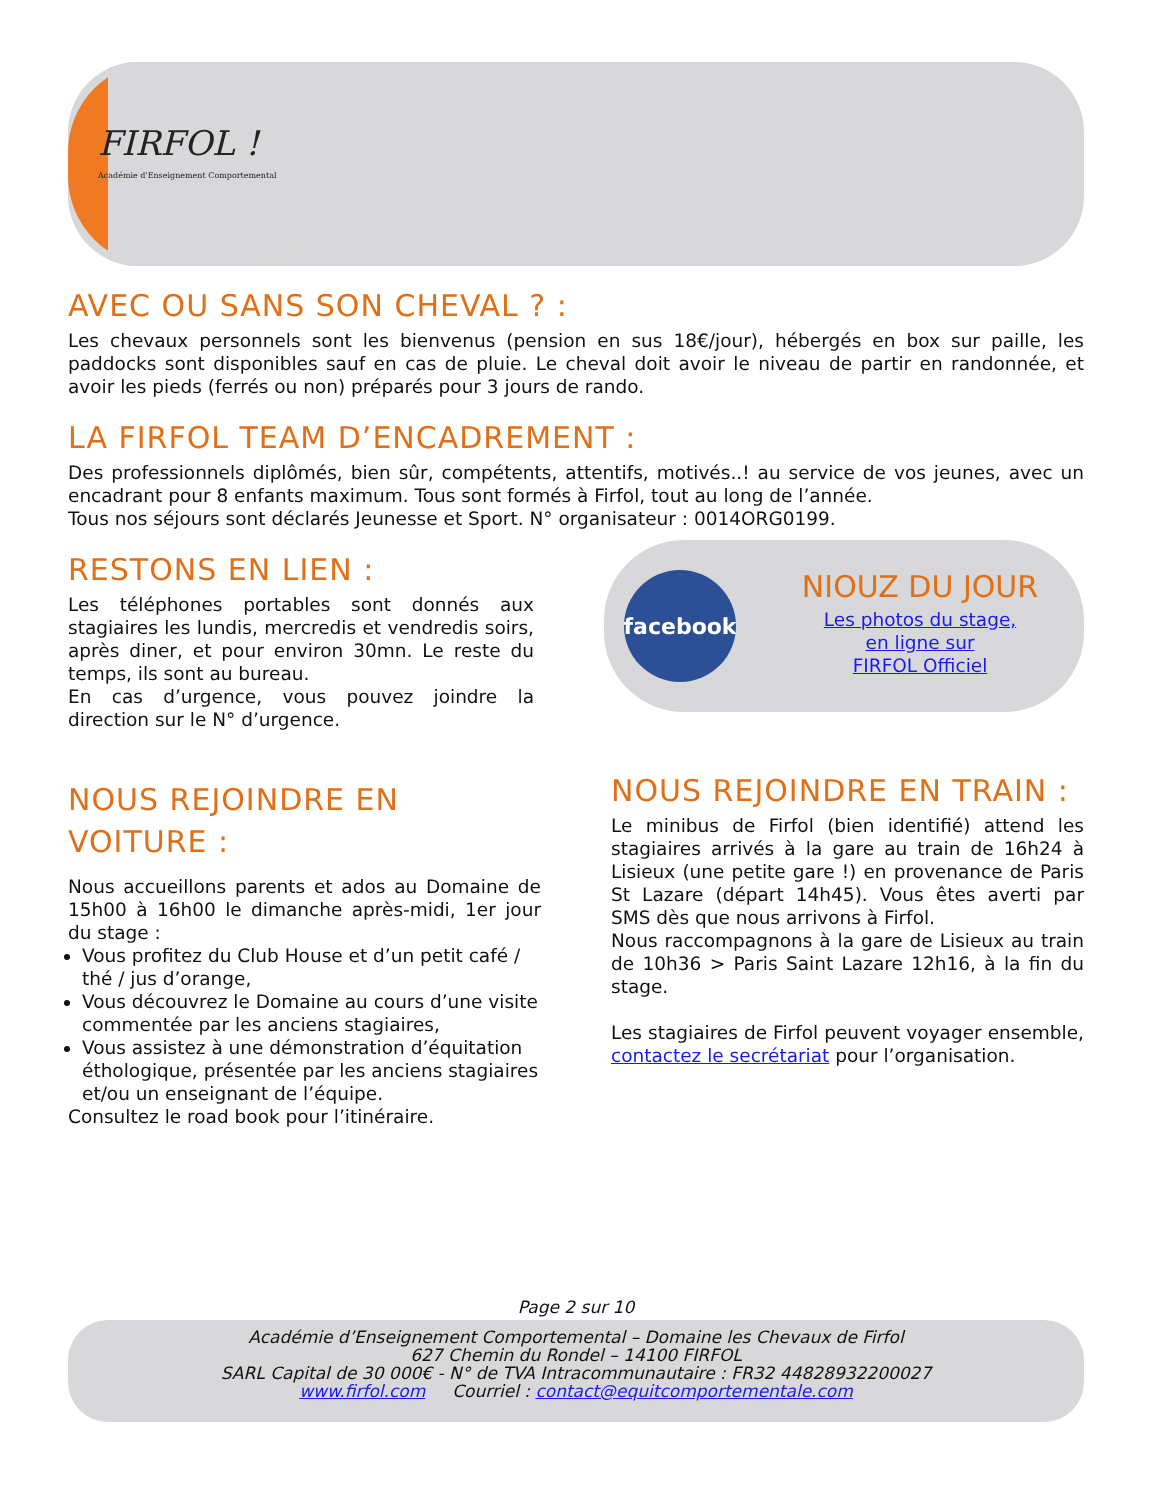FIRFOL !
Académie d'Enseignement Comportemental
AVEC OU SANS SON CHEVAL ? :
Les chevaux personnels sont les bienvenus (pension en sus 18€/jour), hébergés en box sur paille, les paddocks sont disponibles sauf en cas de pluie. Le cheval doit avoir le niveau de partir en randonnée, et avoir les pieds (ferrés ou non) préparés pour 3 jours de rando.
LA FIRFOL TEAM D’ENCADREMENT :
Des professionnels diplômés, bien sûr, compétents, attentifs, motivés..! au service de vos jeunes, avec un encadrant pour 8 enfants maximum. Tous sont formés à Firfol, tout au long de l’année.
Tous nos séjours sont déclarés Jeunesse et Sport. N° organisateur : 0014ORG0199.
RESTONS EN LIEN :
Les téléphones portables sont donnés aux stagiaires les lundis, mercredis et vendredis soirs, après diner, et pour environ 30mn. Le reste du temps, ils sont au bureau.
En cas d’urgence, vous pouvez joindre la direction sur le N° d’urgence.
facebook
NIOUZ DU JOUR
Les photos du stage,
en ligne sur
FIRFOL Officiel
NOUS REJOINDRE EN VOITURE :
Nous accueillons parents et ados au Domaine de 15h00 à 16h00 le dimanche après-midi, 1er jour du stage :
Vous profitez du Club House et d’un petit café / thé / jus d’orange,
Vous découvrez le Domaine au cours d’une visite commentée par les anciens stagiaires,
Vous assistez à une démonstration d’équitation éthologique, présentée par les anciens stagiaires et/ou un enseignant de l’équipe.
Consultez le road book pour l’itinéraire.
NOUS REJOINDRE EN TRAIN :
Le minibus de Firfol (bien identifié) attend les stagiaires arrivés à la gare au train de 16h24 à Lisieux (une petite gare !) en provenance de Paris St Lazare (départ 14h45). Vous êtes averti par SMS dès que nous arrivons à Firfol.
Nous raccompagnons à la gare de Lisieux au train de 10h36 > Paris Saint Lazare 12h16, à la fin du stage.
Les stagiaires de Firfol peuvent voyager ensemble, contactez le secrétariat pour l’organisation.
Page 2 sur 10
Académie d’Enseignement Comportemental – Domaine les Chevaux de Firfol
627 Chemin du Rondel – 14100 FIRFOL
SARL Capital de 30 000€ - N° de TVA Intracommunautaire : FR32 44828932200027
www.firfol.com Courriel : contact@equitcomportementale.com